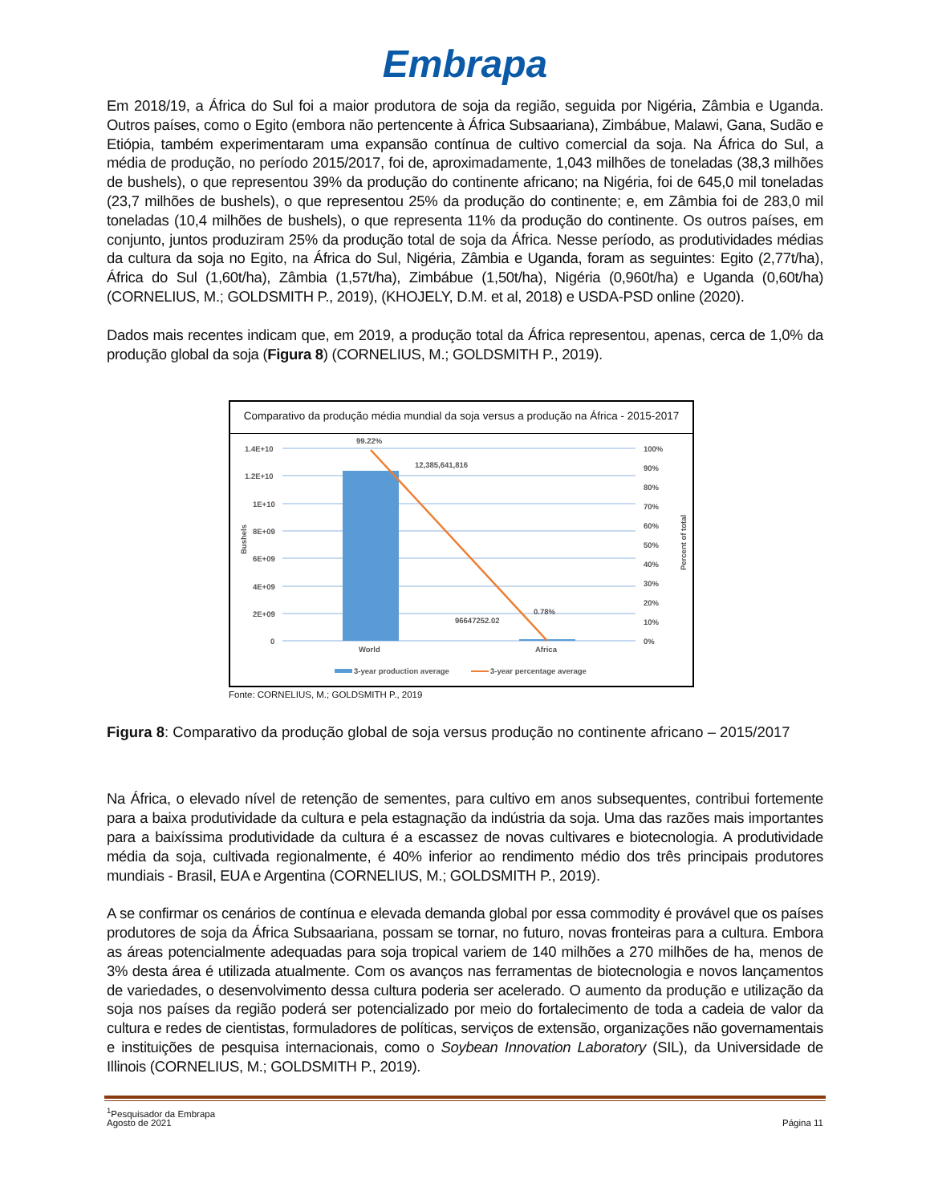Embrapa
Em 2018/19, a África do Sul foi a maior produtora de soja da região, seguida por Nigéria, Zâmbia e Uganda. Outros países, como o Egito (embora não pertencente à África Subsaariana), Zimbábue, Malawi, Gana, Sudão e Etiópia, também experimentaram uma expansão contínua de cultivo comercial da soja. Na África do Sul, a média de produção, no período 2015/2017, foi de, aproximadamente, 1,043 milhões de toneladas (38,3 milhões de bushels), o que representou 39% da produção do continente africano; na Nigéria, foi de 645,0 mil toneladas (23,7 milhões de bushels), o que representou 25% da produção do continente; e, em Zâmbia foi de 283,0 mil toneladas (10,4 milhões de bushels), o que representa 11% da produção do continente. Os outros países, em conjunto, juntos produziram 25% da produção total de soja da África. Nesse período, as produtividades médias da cultura da soja no Egito, na África do Sul, Nigéria, Zâmbia e Uganda, foram as seguintes: Egito (2,77t/ha), África do Sul (1,60t/ha), Zâmbia (1,57t/ha), Zimbábue (1,50t/ha), Nigéria (0,960t/ha) e Uganda (0,60t/ha) (CORNELIUS, M.; GOLDSMITH P., 2019), (KHOJELY, D.M. et al, 2018) e USDA-PSD online (2020).
Dados mais recentes indicam que, em 2019, a produção total da África representou, apenas, cerca de 1,0% da produção global da soja (Figura 8) (CORNELIUS, M.; GOLDSMITH P., 2019).
Comparativo da produção média mundial da soja versus a produção na África - 2015-2017
1.4E+10
1.2E+10
1E+10
8E+09
6E+09
4E+09
2E+09
0
100%
90%
80%
70%
60%
50%
40%
30%
20%
10%
0%
Bushels
Percent of total
99.22%
12,385,641,816
96647252.02
0.78%
World
Africa
3-year production average
3-year percentage average
Fonte: CORNELIUS, M.; GOLDSMITH P., 2019
Figura 8: Comparativo da produção global de soja versus produção no continente africano – 2015/2017
Na África, o elevado nível de retenção de sementes, para cultivo em anos subsequentes, contribui fortemente para a baixa produtividade da cultura e pela estagnação da indústria da soja. Uma das razões mais importantes para a baixíssima produtividade da cultura é a escassez de novas cultivares e biotecnologia. A produtividade média da soja, cultivada regionalmente, é 40% inferior ao rendimento médio dos três principais produtores mundiais - Brasil, EUA e Argentina (CORNELIUS, M.; GOLDSMITH P., 2019).
A se confirmar os cenários de contínua e elevada demanda global por essa commodity é provável que os países produtores de soja da África Subsaariana, possam se tornar, no futuro, novas fronteiras para a cultura. Embora as áreas potencialmente adequadas para soja tropical variem de 140 milhões a 270 milhões de ha, menos de 3% desta área é utilizada atualmente. Com os avanços nas ferramentas de biotecnologia e novos lançamentos de variedades, o desenvolvimento dessa cultura poderia ser acelerado. O aumento da produção e utilização da soja nos países da região poderá ser potencializado por meio do fortalecimento de toda a cadeia de valor da cultura e redes de cientistas, formuladores de políticas, serviços de extensão, organizações não governamentais e instituições de pesquisa internacionais, como o Soybean Innovation Laboratory (SIL), da Universidade de Illinois (CORNELIUS, M.; GOLDSMITH P., 2019).
<sup>1</sup> Pesquisador da Embrapa
Agosto de 2021
Página 11